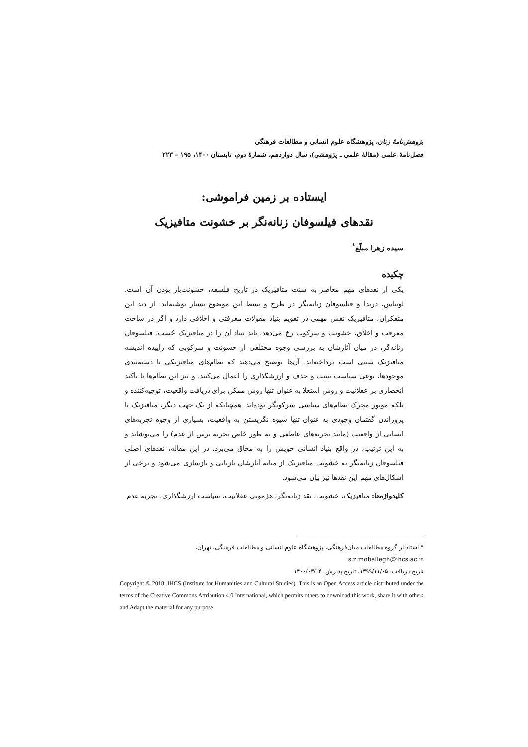پژوهش‌نامهٔ زنان، پژوهشگاه علوم انسانی و مطالعات فرهنگی
فصل‌نامهٔ علمی (مقالهٔ علمی ـ پژوهشی)، سال دوازدهم، شمارهٔ دوم، تابستان ۱۴۰۰، ۱۹۵ – ۲۲۳
ایستاده بر زمین فراموشی:
نقدهای فیلسوفان زنانه‌نگر بر خشونت متافیزیک
سیده زهرا مبلّغ<sup>*</sup>
چکیده
یکی از نقدهای مهم معاصر به سنت متافیزیک در تاریخ فلسفه، خشونت‌بار بودن آن است. لویناس، دریدا و فیلسوفان زنانه‌نگر در طرح و بسط این موضوع بسیار نوشته‌اند. از دید این متفکران، متافیزیک نقش مهمی در تقویم بنیاد مقولات معرفتی و اخلاقی دارد و اگر در ساحت معرفت و اخلاق، خشونت و سرکوب رخ می‌دهد، باید بنیاد آن را در متافیزیک جُست. فیلسوفان زنانه‌گر، در میان آثارشان به بررسی وجوه مختلفی از خشونت و سرکوبی که زاییده اندیشه متافیزیک سنتی است پرداخته‌اند. آن‌ها توضیح می‌دهند که نظام‌های متافیزیکی با دسته‌بندی موجودها، نوعی سیاست تثبیت و حذف و ارزشگذاری را اعمال می‌کنند. و نیز این نظام‌ها با تأکید انحصاری بر عقلانیت و روش استعلا به عنوان تنها روش ممکن برای دریافت واقعیت، توجیه‌کننده و بلکه موتور محرک نظام‌های سیاسی سرکوبگر بوده‌اند. همچنانکه از یک جهت دیگر، متافیزیک با پروراندن گفتمان وجودی به عنوان تنها شیوه نگریستن به واقعیت، بسیاری از وجوه تجربه‌های انسانی از واقعیت (مانند تجربه‌های عاطفی و به طور خاص تجربه ترس از عدم) را می‌پوشاند و به این ترتیب، در واقع بنیاد انسانی خویش را به محاق می‌برد. در این مقاله، نقدهای اصلی فیلسوفان زنانه‌نگر به خشونت متافیزیک از میانه آثارشان بازیابی و بازسازی می‌شود و برخی از اشکال‌های مهم این نقدها نیز بیان می‌شود.
کلیدواژه‌ها: متافیزیک، خشونت، نقد زنانه‌نگر، هژمونی عقلانیت، سیاست ارزشگذاری، تجربه عدم
* استادیار گروه مطالعات میان‌فرهنگی، پژوهشگاه علوم انسانی و مطالعات فرهنگی، تهران، s.z.moballegh@ihcs.ac.ir
تاریخ دریافت: ۱۳۹۹/۱۱/۰۵، تاریخ پذیرش: ۱۴۰۰/۰۳/۱۴
Copyright © 2018, IHCS (Institute for Humanities and Cultural Studies). This is an Open Access article distributed under the terms of the Creative Commons Attribution 4.0 International, which permits others to download this work, share it with others and Adapt the material for any purpose